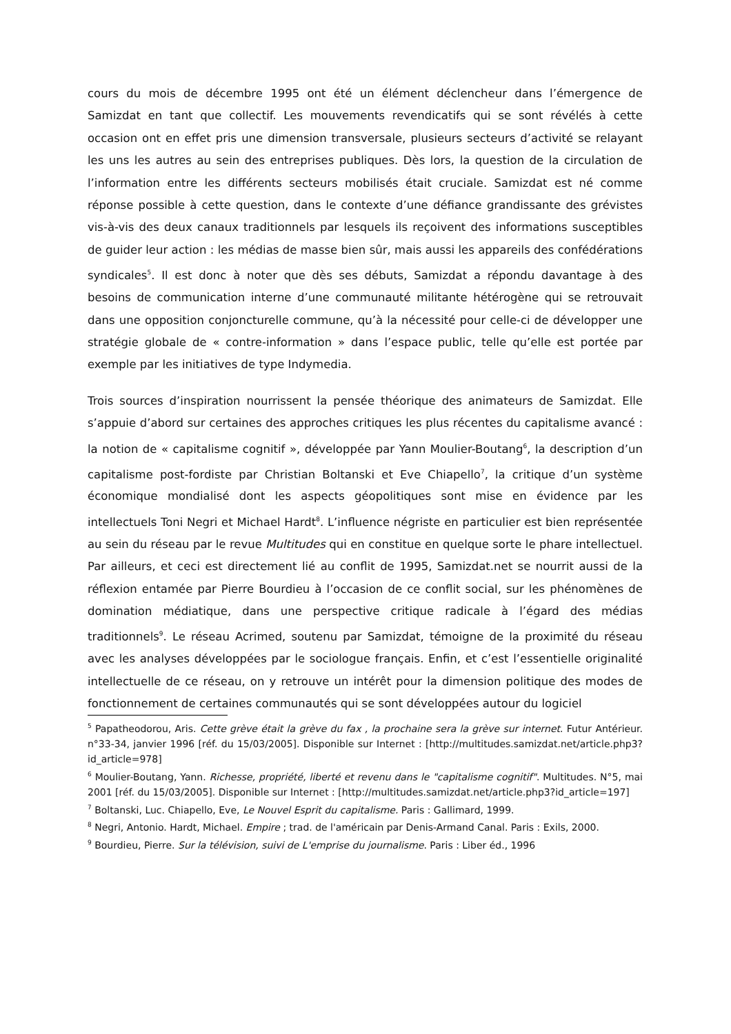cours du mois de décembre 1995 ont été un élément déclencheur dans l’émergence de Samizdat en tant que collectif. Les mouvements revendicatifs qui se sont révélés à cette occasion ont en effet pris une dimension transversale, plusieurs secteurs d’activité se relayant les uns les autres au sein des entreprises publiques. Dès lors, la question de la circulation de l’information entre les différents secteurs mobilisés était cruciale. Samizdat est né comme réponse possible à cette question, dans le contexte d’une défiance grandissante des grévistes vis-à-vis des deux canaux traditionnels par lesquels ils reçoivent des informations susceptibles de guider leur action : les médias de masse bien sûr, mais aussi les appareils des confédérations syndicales<sup>5</sup>. Il est donc à noter que dès ses débuts, Samizdat a répondu davantage à des besoins de communication interne d’une communauté militante hétérogène qui se retrouvait dans une opposition conjoncturelle commune, qu’à la nécessité pour celle-ci de développer une stratégie globale de « contre-information » dans l’espace public, telle qu’elle est portée par exemple par les initiatives de type Indymedia.
Trois sources d’inspiration nourrissent la pensée théorique des animateurs de Samizdat. Elle s’appuie d’abord sur certaines des approches critiques les plus récentes du capitalisme avancé : la notion de « capitalisme cognitif », développée par Yann Moulier-Boutang<sup>6</sup>, la description d’un capitalisme post-fordiste par Christian Boltanski et Eve Chiapello<sup>7</sup>, la critique d’un système économique mondialisé dont les aspects géopolitiques sont mise en évidence par les intellectuels Toni Negri et Michael Hardt<sup>8</sup>. L’influence négriste en particulier est bien représentée au sein du réseau par le revue Multitudes qui en constitue en quelque sorte le phare intellectuel. Par ailleurs, et ceci est directement lié au conflit de 1995, Samizdat.net se nourrit aussi de la réflexion entamée par Pierre Bourdieu à l’occasion de ce conflit social, sur les phénomènes de domination médiatique, dans une perspective critique radicale à l’égard des médias traditionnels<sup>9</sup>. Le réseau Acrimed, soutenu par Samizdat, témoigne de la proximité du réseau avec les analyses développées par le sociologue français. Enfin, et c’est l’essentielle originalité intellectuelle de ce réseau, on y retrouve un intérêt pour la dimension politique des modes de fonctionnement de certaines communautés qui se sont développées autour du logiciel
<sup>5</sup> Papatheodorou, Aris. Cette grève était la grève du fax , la prochaine sera la grève sur internet. Futur Antérieur. n°33-34, janvier 1996 [réf. du 15/03/2005]. Disponible sur Internet : [http://multitudes.samizdat.net/article.php3?id_article=978]
<sup>6</sup> Moulier-Boutang, Yann. Richesse, propriété, liberté et revenu dans le "capitalisme cognitif". Multitudes. N°5, mai 2001 [réf. du 15/03/2005]. Disponible sur Internet : [http://multitudes.samizdat.net/article.php3?id_article=197]
<sup>7</sup> Boltanski, Luc. Chiapello, Eve, Le Nouvel Esprit du capitalisme. Paris : Gallimard, 1999.
<sup>8</sup> Negri, Antonio. Hardt, Michael. Empire ; trad. de l'américain par Denis-Armand Canal. Paris : Exils, 2000.
<sup>9</sup> Bourdieu, Pierre. Sur la télévision, suivi de L'emprise du journalisme. Paris : Liber éd., 1996